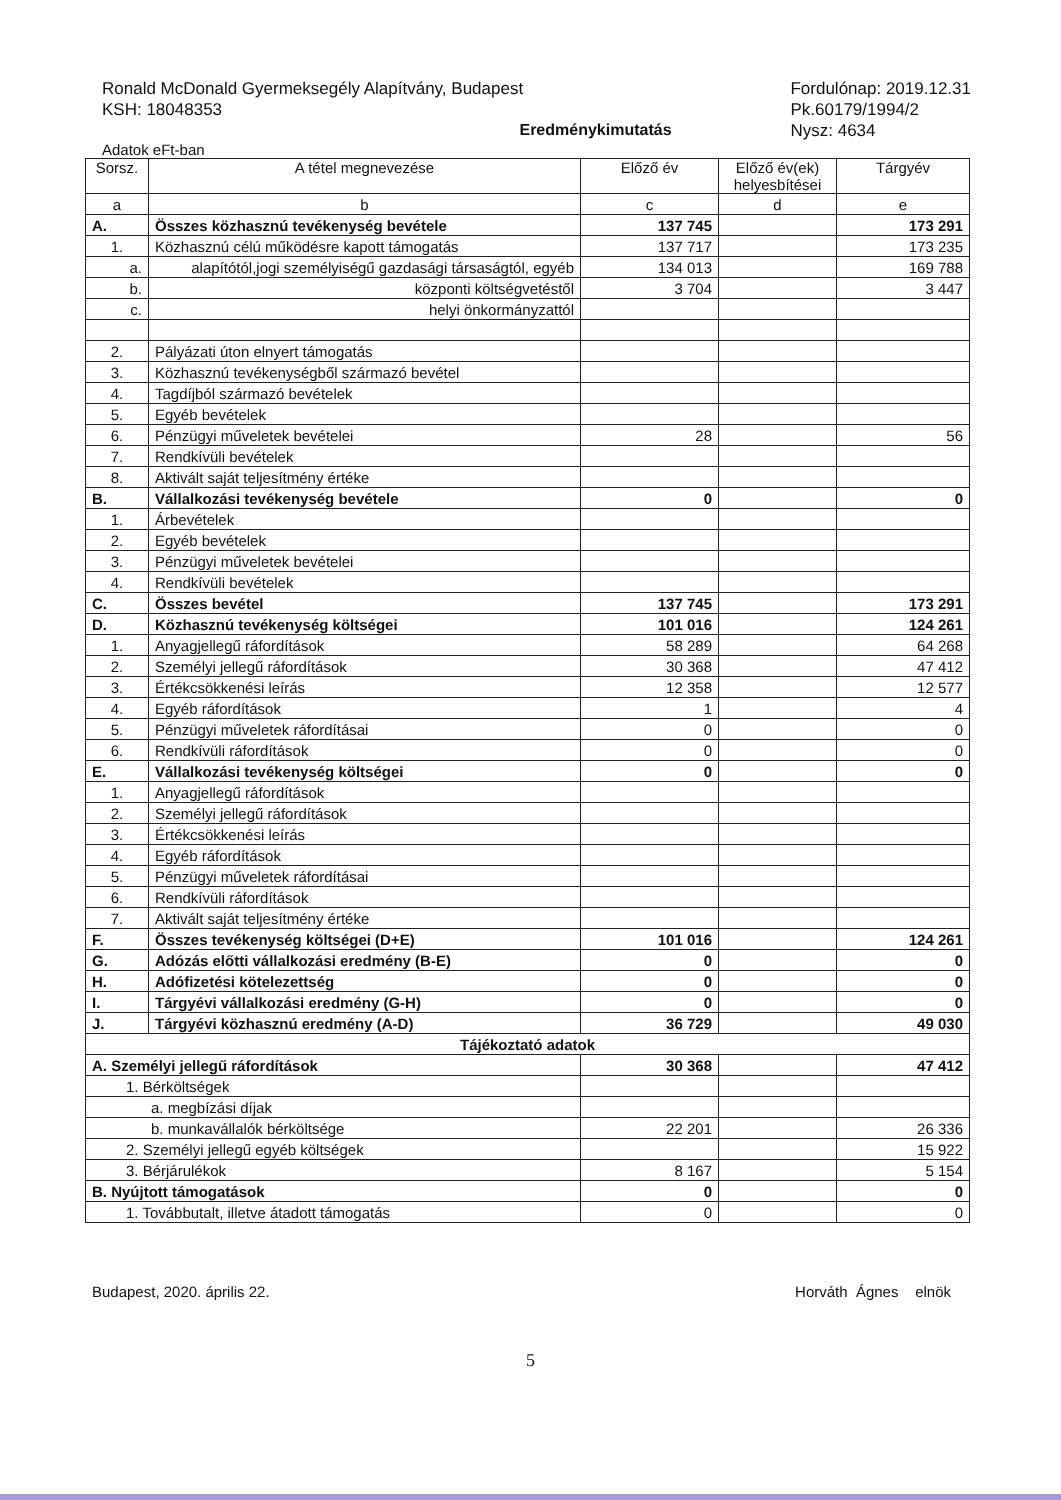Ronald McDonald Gyermeksegély Alapítvány, Budapest
KSH: 18048353
Fordulónap: 2019.12.31
Pk.60179/1994/2
Nysz: 4634
Eredménykimutatás
Adatok eFt-ban
| Sorsz. | A tétel megnevezése | Előző év | Előző év(ek) helyesbítései | Tárgyév |
| --- | --- | --- | --- | --- |
| a | b | c | d | e |
| A. | Összes közhasznú tevékenység bevétele | 137 745 | | 173 291 |
| 1. | Közhasznú célú működésre kapott támogatás | 137 717 | | 173 235 |
| a. | alapítótól,jogi személyiségű gazdasági társaságtól, egyéb | 134 013 | | 169 788 |
| b. | központi költségvetéstől | 3 704 | | 3 447 |
| c. | helyi önkormányzattól | | | |
| 2. | Pályázati úton elnyert támogatás | | | |
| 3. | Közhasznú tevékenységből származó bevétel | | | |
| 4. | Tagdíjból származó bevételek | | | |
| 5. | Egyéb bevételek | | | |
| 6. | Pénzügyi műveletek bevételei | 28 | | 56 |
| 7. | Rendkívüli bevételek | | | |
| 8. | Aktivált saját teljesítmény értéke | | | |
| B. | Vállalkozási tevékenység bevétele | 0 | | 0 |
| 1. | Árbevételek | | | |
| 2. | Egyéb bevételek | | | |
| 3. | Pénzügyi műveletek bevételei | | | |
| 4. | Rendkívüli bevételek | | | |
| C. | Összes bevétel | 137 745 | | 173 291 |
| D. | Közhasznú tevékenység költségei | 101 016 | | 124 261 |
| 1. | Anyagjellegű ráfordítások | 58 289 | | 64 268 |
| 2. | Személyi jellegű ráfordítások | 30 368 | | 47 412 |
| 3. | Értékcsökkenési leírás | 12 358 | | 12 577 |
| 4. | Egyéb ráfordítások | 1 | | 4 |
| 5. | Pénzügyi műveletek ráfordításai | 0 | | 0 |
| 6. | Rendkívüli ráfordítások | 0 | | 0 |
| E. | Vállalkozási tevékenység költségei | 0 | | 0 |
| 1. | Anyagjellegű ráfordítások | | | |
| 2. | Személyi jellegű ráfordítások | | | |
| 3. | Értékcsökkenési leírás | | | |
| 4. | Egyéb ráfordítások | | | |
| 5. | Pénzügyi műveletek ráfordításai | | | |
| 6. | Rendkívüli ráfordítások | | | |
| 7. | Aktivált saját teljesítmény értéke | | | |
| F. | Összes tevékenység költségei (D+E) | 101 016 | | 124 261 |
| G. | Adózás előtti vállalkozási eredmény (B-E) | 0 | | 0 |
| H. | Adófizetési kötelezettség | 0 | | 0 |
| I. | Tárgyévi vállalkozási eredmény (G-H) | 0 | | 0 |
| J. | Tárgyévi közhasznú eredmény (A-D) | 36 729 | | 49 030 |
| Tájékoztató adatok | | | | |
| A. Személyi jellegű ráfordítások | | 30 368 | | 47 412 |
| 1. Bérköltségek | | | | |
| a. megbízási díjak | | | | |
| b. munkavállalók bérköltsége | | 22 201 | | 26 336 |
| 2. Személyi jellegű egyéb költségek | | | | 15 922 |
| 3. Bérjárulékok | | 8 167 | | 5 154 |
| B. Nyújtott támogatások | | 0 | | 0 |
| 1. Továbbutalt, illetve átadott támogatás | | 0 | | 0 |
Budapest, 2020. április 22. Horváth Ágnes elnök
5